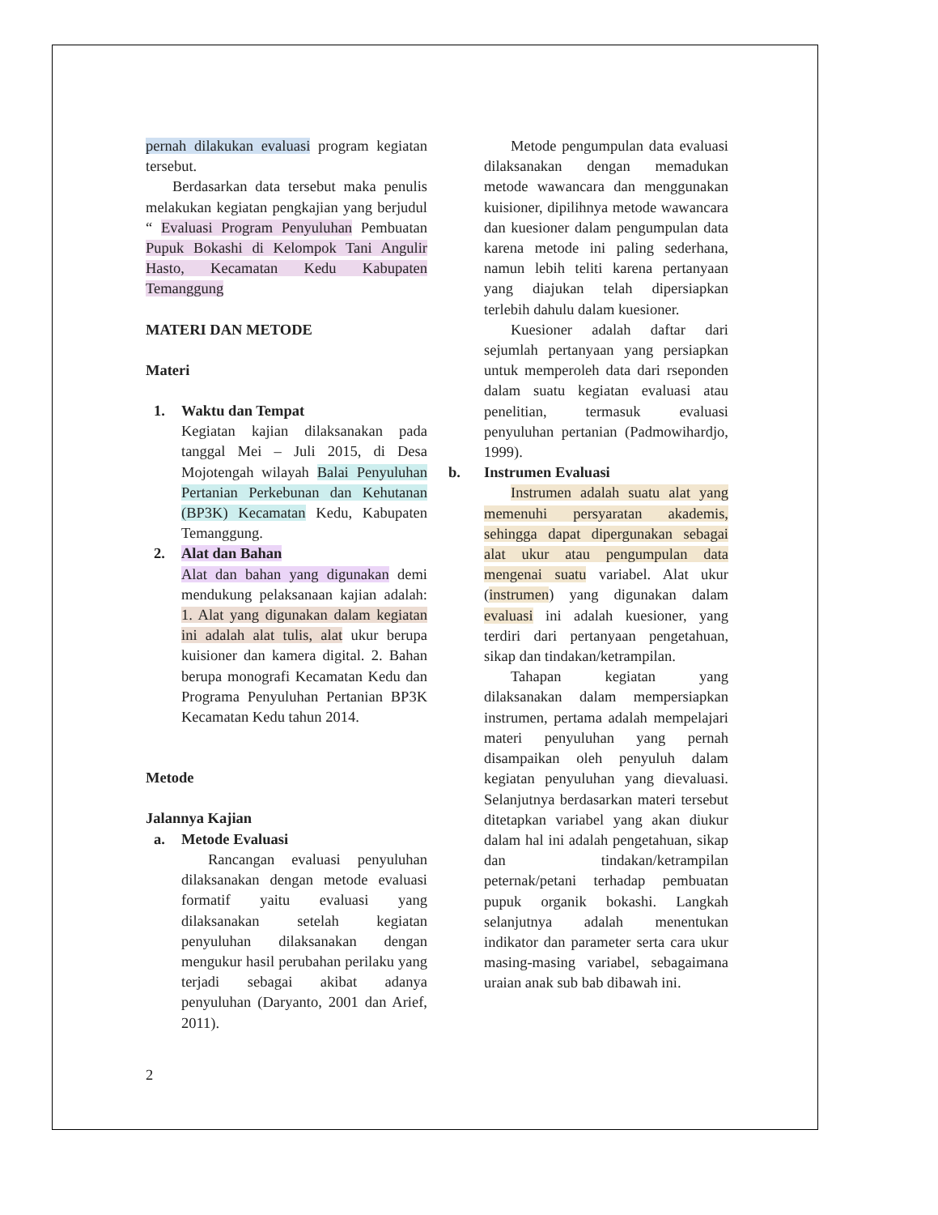pernah dilakukan evaluasi program kegiatan tersebut.
Berdasarkan data tersebut maka penulis melakukan kegiatan pengkajian yang berjudul “ Evaluasi Program Penyuluhan Pembuatan Pupuk Bokashi di Kelompok Tani Angulir Hasto, Kecamatan Kedu Kabupaten Temanggung
MATERI DAN METODE
Materi
1. Waktu dan Tempat
Kegiatan kajian dilaksanakan pada tanggal Mei – Juli 2015, di Desa Mojotengah wilayah Balai Penyuluhan Pertanian Perkebunan dan Kehutanan (BP3K) Kecamatan Kedu, Kabupaten Temanggung.
2. Alat dan Bahan
Alat dan bahan yang digunakan demi mendukung pelaksanaan kajian adalah: 1. Alat yang digunakan dalam kegiatan ini adalah alat tulis, alat ukur berupa kuisioner dan kamera digital. 2. Bahan berupa monografi Kecamatan Kedu dan Programa Penyuluhan Pertanian BP3K Kecamatan Kedu tahun 2014.
Metode
Jalannya Kajian
a. Metode Evaluasi
Rancangan evaluasi penyuluhan dilaksanakan dengan metode evaluasi formatif yaitu evaluasi yang dilaksanakan setelah kegiatan penyuluhan dilaksanakan dengan mengukur hasil perubahan perilaku yang terjadi sebagai akibat adanya penyuluhan (Daryanto, 2001 dan Arief, 2011).
Metode pengumpulan data evaluasi dilaksanakan dengan memadukan metode wawancara dan menggunakan kuisioner, dipilihnya metode wawancara dan kuesioner dalam pengumpulan data karena metode ini paling sederhana, namun lebih teliti karena pertanyaan yang diajukan telah dipersiapkan terlebih dahulu dalam kuesioner.
Kuesioner adalah daftar dari sejumlah pertanyaan yang persiapkan untuk memperoleh data dari rseponden dalam suatu kegiatan evaluasi atau penelitian, termasuk evaluasi penyuluhan pertanian (Padmowihardjo, 1999).
b. Instrumen Evaluasi
Instrumen adalah suatu alat yang memenuhi persyaratan akademis, sehingga dapat dipergunakan sebagai alat ukur atau pengumpulan data mengenai suatu variabel. Alat ukur (instrumen) yang digunakan dalam evaluasi ini adalah kuesioner, yang terdiri dari pertanyaan pengetahuan, sikap dan tindakan/ketrampilan.
Tahapan kegiatan yang dilaksanakan dalam mempersiapkan instrumen, pertama adalah mempelajari materi penyuluhan yang pernah disampaikan oleh penyuluh dalam kegiatan penyuluhan yang dievaluasi. Selanjutnya berdasarkan materi tersebut ditetapkan variabel yang akan diukur dalam hal ini adalah pengetahuan, sikap dan tindakan/ketrampilan peternak/petani terhadap pembuatan pupuk organik bokashi. Langkah selanjutnya adalah menentukan indikator dan parameter serta cara ukur masing-masing variabel, sebagaimana uraian anak sub bab dibawah ini.
2